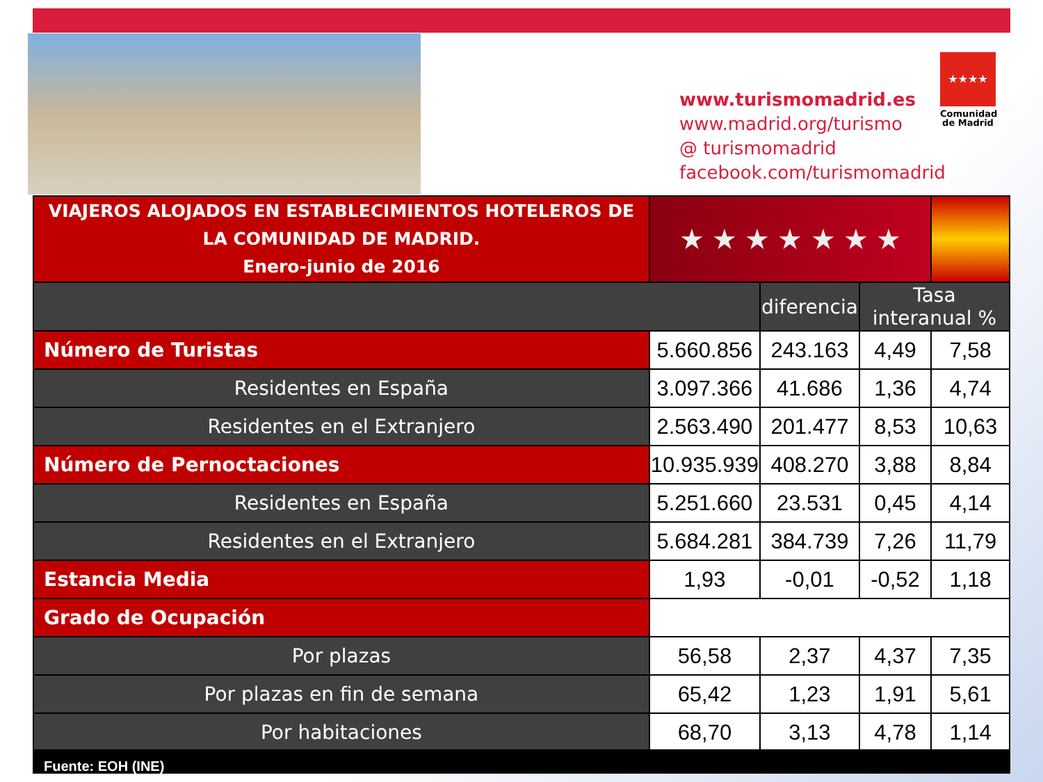www.turismomadrid.es
www.madrid.org/turismo
@ turismomadrid
facebook.com/turismomadrid
★★★★
Comunidad de Madrid
| VIAJEROS ALOJADOS EN ESTABLECIMIENTOS HOTELEROS DE LA COMUNIDAD DE MADRID. Enero-junio de 2016 | ★ ★ ★ ★ ★ ★ ★ | | | |
| | | diferencia | Tasa interanual % | |
| Número de Turistas | 5.660.856 | 243.163 | 4,49 | 7,58 |
| Residentes en España | 3.097.366 | 41.686 | 1,36 | 4,74 |
| Residentes en el Extranjero | 2.563.490 | 201.477 | 8,53 | 10,63 |
| Número de Pernoctaciones | 10.935.939 | 408.270 | 3,88 | 8,84 |
| Residentes en España | 5.251.660 | 23.531 | 0,45 | 4,14 |
| Residentes en el Extranjero | 5.684.281 | 384.739 | 7,26 | 11,79 |
| Estancia Media | 1,93 | -0,01 | -0,52 | 1,18 |
| Grado de Ocupación | | | | |
| Por plazas | 56,58 | 2,37 | 4,37 | 7,35 |
| Por plazas en fin de semana | 65,42 | 1,23 | 1,91 | 5,61 |
| Por habitaciones | 68,70 | 3,13 | 4,78 | 1,14 |
Fuente: EOH (INE)